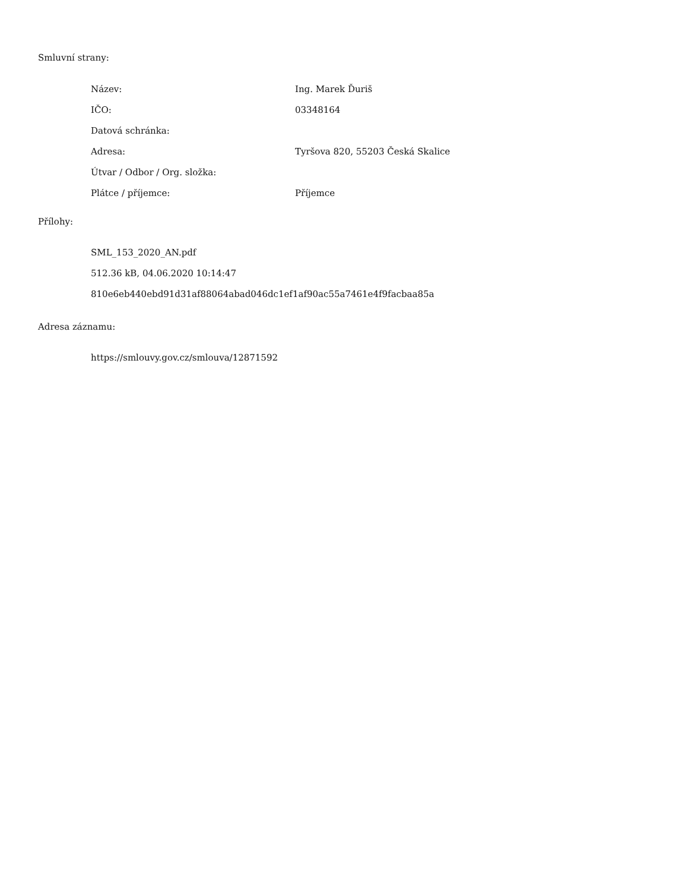Smluvní strany:
| Název: | Ing. Marek Ďuriš |
| IČO: | 03348164 |
| Datová schránka: | |
| Adresa: | Tyršova 820, 55203 Česká Skalice |
| Útvar / Odbor / Org. složka: | |
| Plátce / příjemce: | Příjemce |
Přílohy:
SML_153_2020_AN.pdf
512.36 kB, 04.06.2020 10:14:47
810e6eb440ebd91d31af88064abad046dc1ef1af90ac55a7461e4f9facbaa85a
Adresa záznamu:
https://smlouvy.gov.cz/smlouva/12871592